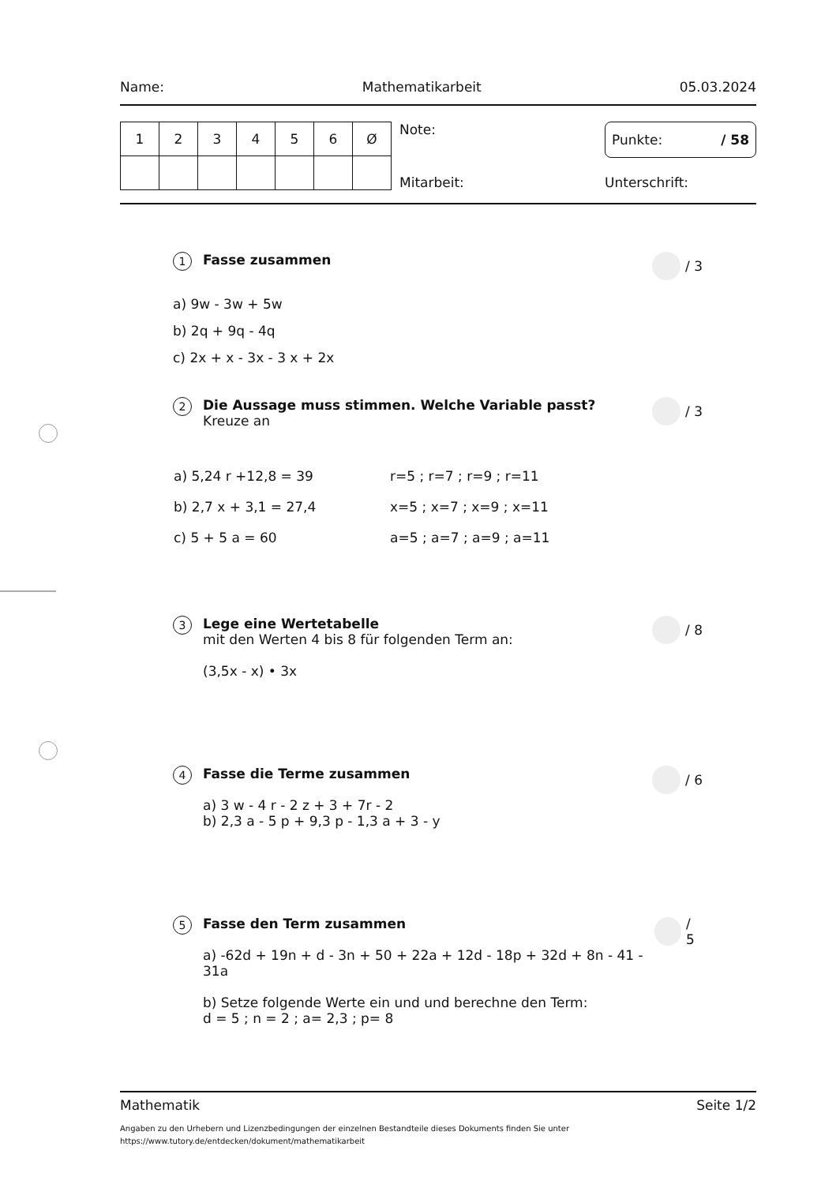Name: Mathematikarbeit 05.03.2024
| 1 | 2 | 3 | 4 | 5 | 6 | Ø |
Note:
Mitarbeit:
Punkte: / 58
Unterschrift:
1 Fasse zusammen / 3
a) 9w - 3w + 5w
b) 2q + 9q - 4q
c) 2x + x - 3x - 3 x + 2x
2
Die Aussage muss stimmen. Welche Variable passt?
Kreuze an
/ 3
| a) 5,24 r +12,8 = 39 | r=5 ; r=7 ; r=9 ; r=11 |
| b) 2,7 x + 3,1 = 27,4 | x=5 ; x=7 ; x=9 ; x=11 |
| c) 5 + 5 a = 60 | a=5 ; a=7 ; a=9 ; a=11 |
3
Lege eine Wertetabelle
mit den Werten 4 bis 8 für folgenden Term an:
(3,5x - x) • 3x
/ 8
4
Fasse die Terme zusammen
a) 3 w - 4 r - 2 z + 3 + 7r - 2
b) 2,3 a - 5 p + 9,3 p - 1,3 a + 3 - y
/ 6
5
Fasse den Term zusammen
a) -62d + 19n + d - 3n + 50 + 22a + 12d - 18p + 32d + 8n - 41 - 31a
b) Setze folgende Werte ein und und berechne den Term:
d = 5 ; n = 2 ; a= 2,3 ; p= 8
/ 5
Mathematik Seite 1/2
Angaben zu den Urhebern und Lizenzbedingungen der einzelnen Bestandteile dieses Dokuments finden Sie unter
https://www.tutory.de/entdecken/dokument/mathematikarbeit